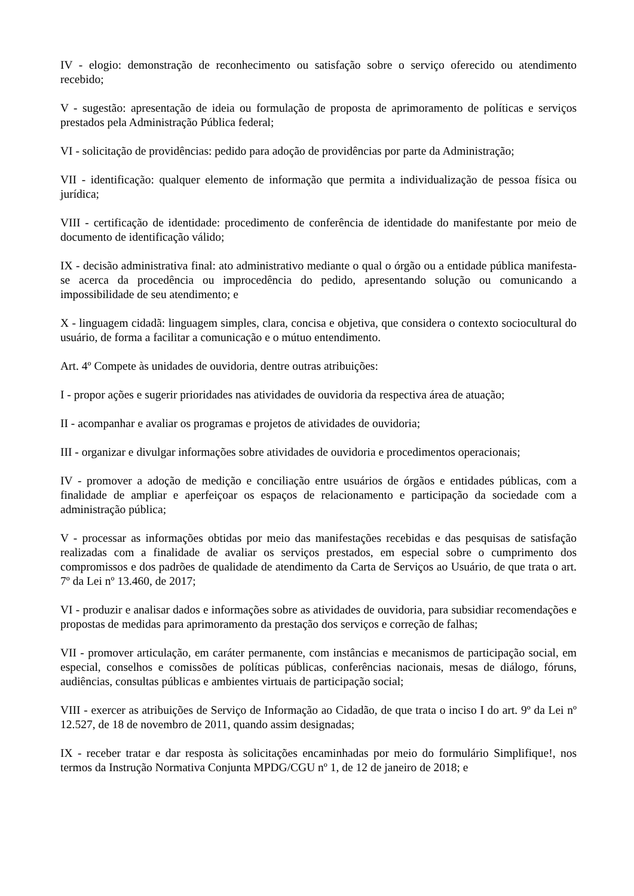IV - elogio: demonstração de reconhecimento ou satisfação sobre o serviço oferecido ou atendimento recebido;
V - sugestão: apresentação de ideia ou formulação de proposta de aprimoramento de políticas e serviços prestados pela Administração Pública federal;
VI - solicitação de providências: pedido para adoção de providências por parte da Administração;
VII - identificação: qualquer elemento de informação que permita a individualização de pessoa física ou jurídica;
VIII - certificação de identidade: procedimento de conferência de identidade do manifestante por meio de documento de identificação válido;
IX - decisão administrativa final: ato administrativo mediante o qual o órgão ou a entidade pública manifesta-se acerca da procedência ou improcedência do pedido, apresentando solução ou comunicando a impossibilidade de seu atendimento; e
X - linguagem cidadã: linguagem simples, clara, concisa e objetiva, que considera o contexto sociocultural do usuário, de forma a facilitar a comunicação e o mútuo entendimento.
Art. 4º Compete às unidades de ouvidoria, dentre outras atribuições:
I - propor ações e sugerir prioridades nas atividades de ouvidoria da respectiva área de atuação;
II - acompanhar e avaliar os programas e projetos de atividades de ouvidoria;
III - organizar e divulgar informações sobre atividades de ouvidoria e procedimentos operacionais;
IV - promover a adoção de medição e conciliação entre usuários de órgãos e entidades públicas, com a finalidade de ampliar e aperfeiçoar os espaços de relacionamento e participação da sociedade com a administração pública;
V - processar as informações obtidas por meio das manifestações recebidas e das pesquisas de satisfação realizadas com a finalidade de avaliar os serviços prestados, em especial sobre o cumprimento dos compromissos e dos padrões de qualidade de atendimento da Carta de Serviços ao Usuário, de que trata o art. 7º da Lei nº 13.460, de 2017;
VI - produzir e analisar dados e informações sobre as atividades de ouvidoria, para subsidiar recomendações e propostas de medidas para aprimoramento da prestação dos serviços e correção de falhas;
VII - promover articulação, em caráter permanente, com instâncias e mecanismos de participação social, em especial, conselhos e comissões de políticas públicas, conferências nacionais, mesas de diálogo, fóruns, audiências, consultas públicas e ambientes virtuais de participação social;
VIII - exercer as atribuições de Serviço de Informação ao Cidadão, de que trata o inciso I do art. 9º da Lei nº 12.527, de 18 de novembro de 2011, quando assim designadas;
IX - receber tratar e dar resposta às solicitações encaminhadas por meio do formulário Simplifique!, nos termos da Instrução Normativa Conjunta MPDG/CGU nº 1, de 12 de janeiro de 2018; e